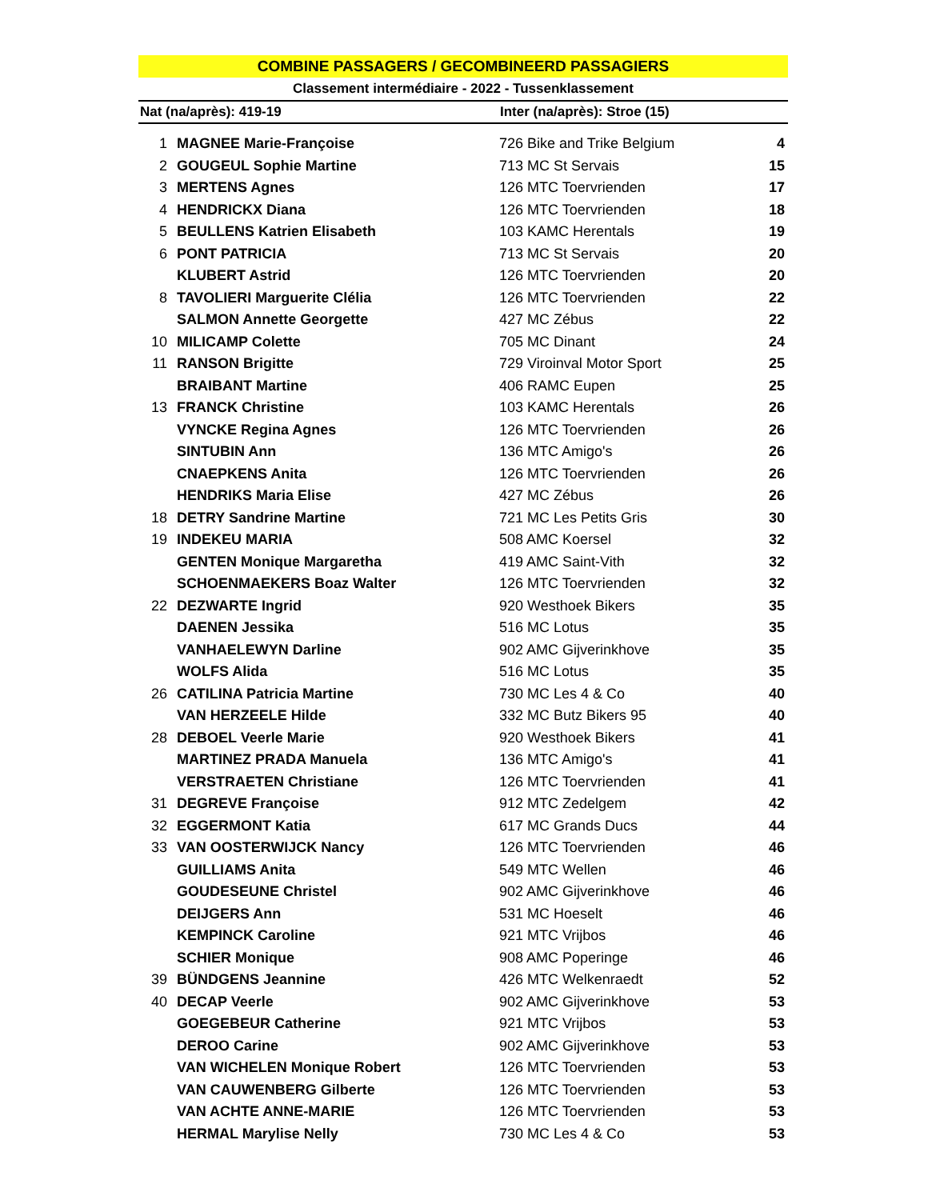COMBINE PASSAGERS / GECOMBINEERD PASSAGIERS
Classement intermédiaire - 2022 - Tussenklassement
Nat (na/après): 419-19 Inter (na/après): Stroe (15)
| 1 | MAGNEE Marie-Françoise | 726 Bike and Trike Belgium | 4 |
| 2 | GOUGEUL Sophie Martine | 713 MC St Servais | 15 |
| 3 | MERTENS Agnes | 126 MTC Toervrienden | 17 |
| 4 | HENDRICKX Diana | 126 MTC Toervrienden | 18 |
| 5 | BEULLENS Katrien Elisabeth | 103 KAMC Herentals | 19 |
| 6 | PONT PATRICIA | 713 MC St Servais | 20 |
| | KLUBERT Astrid | 126 MTC Toervrienden | 20 |
| 8 | TAVOLIERI Marguerite Clélia | 126 MTC Toervrienden | 22 |
| | SALMON Annette Georgette | 427 MC Zébus | 22 |
| 10 | MILICAMP Colette | 705 MC Dinant | 24 |
| 11 | RANSON Brigitte | 729 Viroinval Motor Sport | 25 |
| | BRAIBANT Martine | 406 RAMC Eupen | 25 |
| 13 | FRANCK Christine | 103 KAMC Herentals | 26 |
| | VYNCKE Regina Agnes | 126 MTC Toervrienden | 26 |
| | SINTUBIN Ann | 136 MTC Amigo's | 26 |
| | CNAEPKENS Anita | 126 MTC Toervrienden | 26 |
| | HENDRIKS Maria Elise | 427 MC Zébus | 26 |
| 18 | DETRY Sandrine Martine | 721 MC Les Petits Gris | 30 |
| 19 | INDEKEU MARIA | 508 AMC Koersel | 32 |
| | GENTEN Monique Margaretha | 419 AMC Saint-Vith | 32 |
| | SCHOENMAEKERS Boaz Walter | 126 MTC Toervrienden | 32 |
| 22 | DEZWARTE Ingrid | 920 Westhoek Bikers | 35 |
| | DAENEN Jessika | 516 MC Lotus | 35 |
| | VANHAELEWYN Darline | 902 AMC Gijverinkhove | 35 |
| | WOLFS Alida | 516 MC Lotus | 35 |
| 26 | CATILINA Patricia Martine | 730 MC Les 4 & Co | 40 |
| | VAN HERZEELE Hilde | 332 MC Butz Bikers 95 | 40 |
| 28 | DEBOEL Veerle Marie | 920 Westhoek Bikers | 41 |
| | MARTINEZ PRADA Manuela | 136 MTC Amigo's | 41 |
| | VERSTRAETEN Christiane | 126 MTC Toervrienden | 41 |
| 31 | DEGREVE Françoise | 912 MTC Zedelgem | 42 |
| 32 | EGGERMONT Katia | 617 MC Grands Ducs | 44 |
| 33 | VAN OOSTERWIJCK Nancy | 126 MTC Toervrienden | 46 |
| | GUILLIAMS Anita | 549 MTC Wellen | 46 |
| | GOUDESEUNE Christel | 902 AMC Gijverinkhove | 46 |
| | DEIJGERS Ann | 531 MC Hoeselt | 46 |
| | KEMPINCK Caroline | 921 MTC Vrijbos | 46 |
| | SCHIER Monique | 908 AMC Poperinge | 46 |
| 39 | BÜNDGENS Jeannine | 426 MTC Welkenraedt | 52 |
| 40 | DECAP Veerle | 902 AMC Gijverinkhove | 53 |
| | GOEGEBEUR Catherine | 921 MTC Vrijbos | 53 |
| | DEROO Carine | 902 AMC Gijverinkhove | 53 |
| | VAN WICHELEN Monique Robert | 126 MTC Toervrienden | 53 |
| | VAN CAUWENBERG Gilberte | 126 MTC Toervrienden | 53 |
| | VAN ACHTE ANNE-MARIE | 126 MTC Toervrienden | 53 |
| | HERMAL Marylise Nelly | 730 MC Les 4 & Co | 53 |